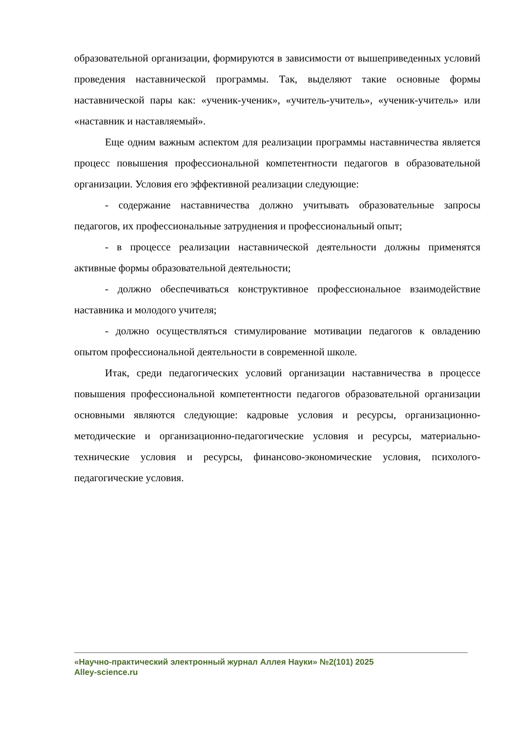образовательной организации, формируются в зависимости от вышеприведенных условий проведения наставнической программы. Так, выделяют такие основные формы наставнической пары как: «ученик-ученик», «учитель-учитель», «ученик-учитель» или «наставник и наставляемый».
Еще одним важным аспектом для реализации программы наставничества является процесс повышения профессиональной компетентности педагогов в образовательной организации. Условия его эффективной реализации следующие:
- содержание наставничества должно учитывать образовательные запросы педагогов, их профессиональные затруднения и профессиональный опыт;
- в процессе реализации наставнической деятельности должны применятся активные формы образовательной деятельности;
- должно обеспечиваться конструктивное профессиональное взаимодействие наставника и молодого учителя;
- должно осуществляться стимулирование мотивации педагогов к овладению опытом профессиональной деятельности в современной школе.
Итак, среди педагогических условий организации наставничества в процессе повышения профессиональной компетентности педагогов образовательной организации основными являются следующие: кадровые условия и ресурсы, организационно-методические и организационно-педагогические условия и ресурсы, материально-технические условия и ресурсы, финансово-экономические условия, психолого-педагогические условия.
«Научно-практический электронный журнал Аллея Науки» №2(101) 2025
Alley-science.ru